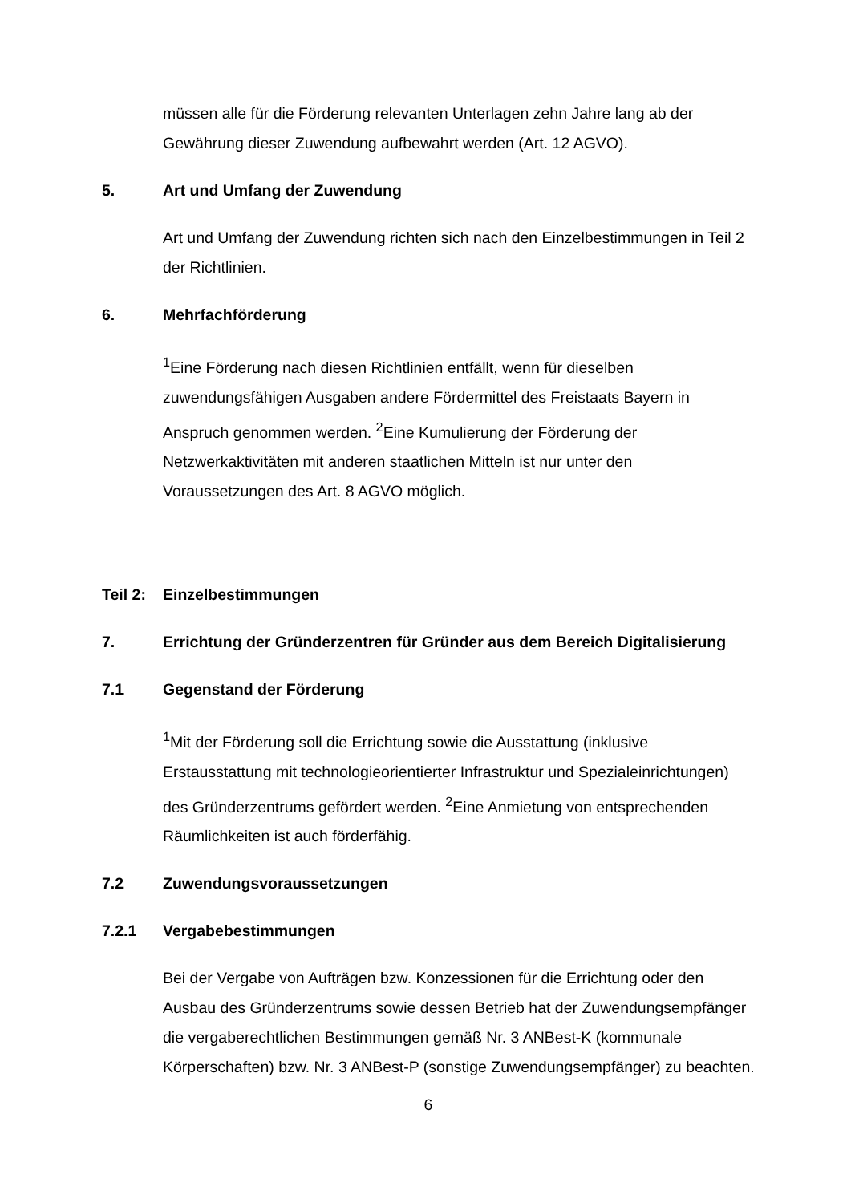müssen alle für die Förderung relevanten Unterlagen zehn Jahre lang ab der Gewährung dieser Zuwendung aufbewahrt werden (Art. 12 AGVO).
5. Art und Umfang der Zuwendung
Art und Umfang der Zuwendung richten sich nach den Einzelbestimmungen in Teil 2 der Richtlinien.
6. Mehrfachförderung
<sup>1</sup> Eine Förderung nach diesen Richtlinien entfällt, wenn für dieselben zuwendungsfähigen Ausgaben andere Fördermittel des Freistaats Bayern in Anspruch genommen werden. <sup>2</sup>Eine Kumulierung der Förderung der Netzwerkaktivitäten mit anderen staatlichen Mitteln ist nur unter den Voraussetzungen des Art. 8 AGVO möglich.
Teil 2: Einzelbestimmungen
7. Errichtung der Gründerzentren für Gründer aus dem Bereich Digitalisierung
7.1 Gegenstand der Förderung
<sup>1</sup> Mit der Förderung soll die Errichtung sowie die Ausstattung (inklusive Erstausstattung mit technologieorientierter Infrastruktur und Spezialeinrichtungen) des Gründerzentrums gefördert werden. <sup>2</sup>Eine Anmietung von entsprechenden Räumlichkeiten ist auch förderfähig.
7.2 Zuwendungsvoraussetzungen
7.2.1 Vergabebestimmungen
Bei der Vergabe von Aufträgen bzw. Konzessionen für die Errichtung oder den Ausbau des Gründerzentrums sowie dessen Betrieb hat der Zuwendungsempfänger die vergaberechtlichen Bestimmungen gemäß Nr. 3 ANBest-K (kommunale Körperschaften) bzw. Nr. 3 ANBest-P (sonstige Zuwendungsempfänger) zu beachten.
6